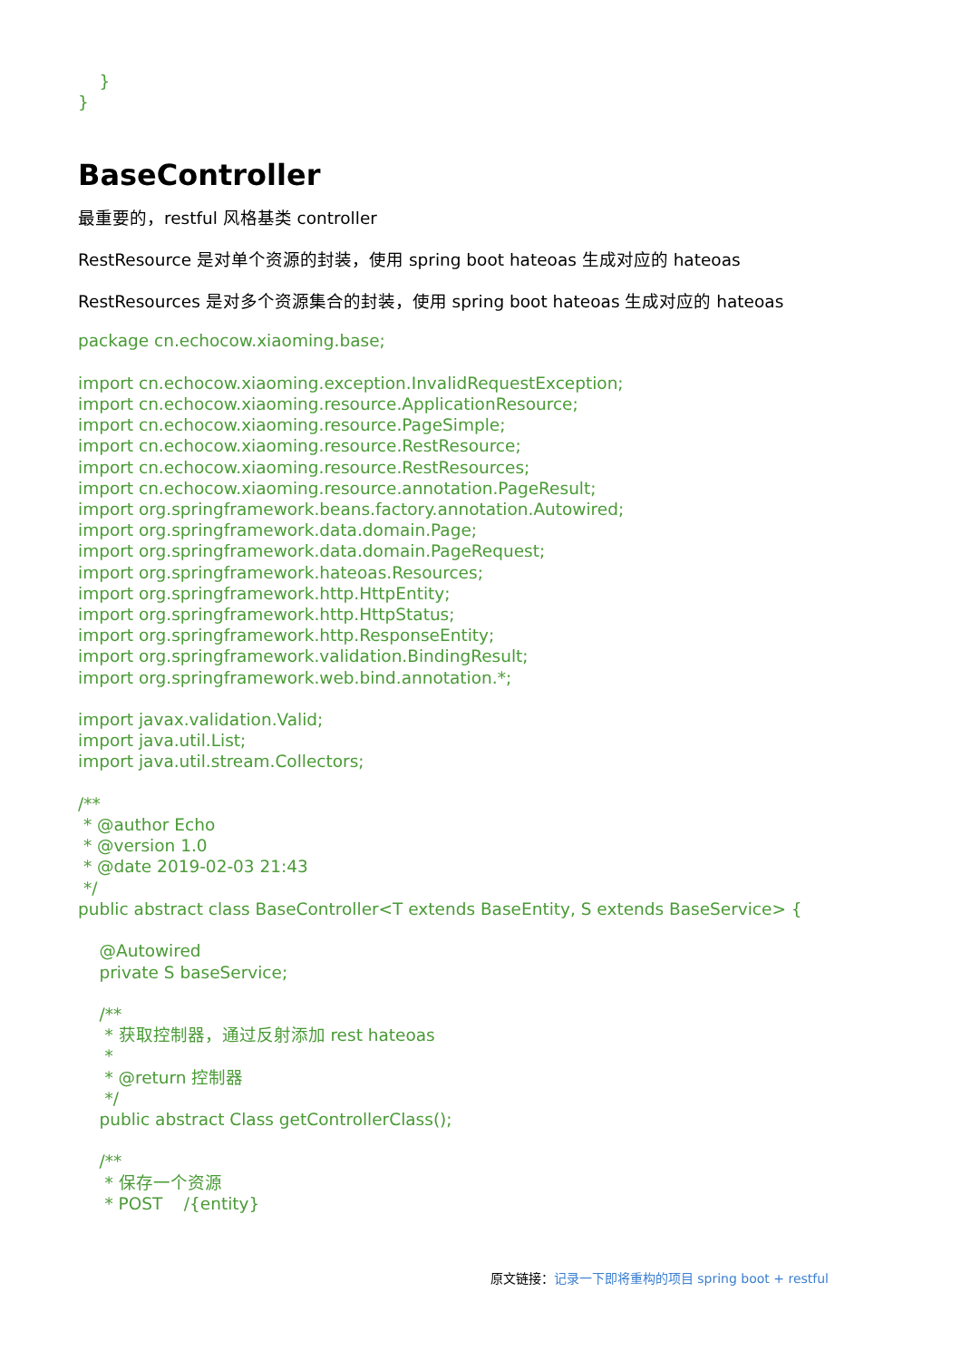}
}
BaseController
最重要的，restful 风格基类 controller
RestResource 是对单个资源的封装，使用 spring boot hateoas 生成对应的 hateoas
RestResources 是对多个资源集合的封装，使用 spring boot hateoas 生成对应的 hateoas
package cn.echocow.xiaoming.base;

import cn.echocow.xiaoming.exception.InvalidRequestException;
import cn.echocow.xiaoming.resource.ApplicationResource;
import cn.echocow.xiaoming.resource.PageSimple;
import cn.echocow.xiaoming.resource.RestResource;
import cn.echocow.xiaoming.resource.RestResources;
import cn.echocow.xiaoming.resource.annotation.PageResult;
import org.springframework.beans.factory.annotation.Autowired;
import org.springframework.data.domain.Page;
import org.springframework.data.domain.PageRequest;
import org.springframework.hateoas.Resources;
import org.springframework.http.HttpEntity;
import org.springframework.http.HttpStatus;
import org.springframework.http.ResponseEntity;
import org.springframework.validation.BindingResult;
import org.springframework.web.bind.annotation.*;

import javax.validation.Valid;
import java.util.List;
import java.util.stream.Collectors;

/**
 * @author Echo
 * @version 1.0
 * @date 2019-02-03 21:43
 */
public abstract class BaseController<T extends BaseEntity, S extends BaseService> {

    @Autowired
    private S baseService;

    /**
     * 获取控制器，通过反射添加 rest hateoas
     *
     * @return 控制器
     */
    public abstract Class getControllerClass();

    /**
     * 保存一个资源
     * POST    /{entity}
原文链接：记录一下即将重构的项目 spring boot + restful